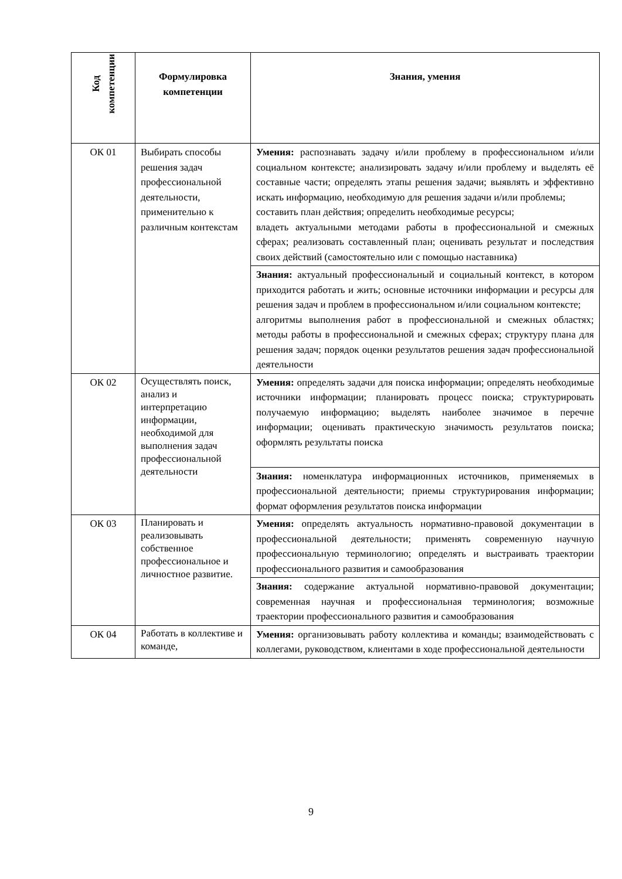| Код компетенции | Формулировка компетенции | Знания, умения |
| --- | --- | --- |
| ОК 01 | Выбирать способы решения задач профессиональной деятельности, применительно к различным контекстам | Умения: распознавать задачу и/или проблему в профессиональном и/или социальном контексте; анализировать задачу и/или проблему и выделять её составные части; определять этапы решения задачи; выявлять и эффективно искать информацию, необходимую для решения задачи и/или проблемы; составить план действия; определить необходимые ресурсы; владеть актуальными методами работы в профессиональной и смежных сферах; реализовать составленный план; оценивать результат и последствия своих действий (самостоятельно или с помощью наставника) |
| | | Знания: актуальный профессиональный и социальный контекст, в котором приходится работать и жить; основные источники информации и ресурсы для решения задач и проблем в профессиональном и/или социальном контексте; алгоритмы выполнения работ в профессиональной и смежных областях; методы работы в профессиональной и смежных сферах; структуру плана для решения задач; порядок оценки результатов решения задач профессиональной деятельности |
| ОК 02 | Осуществлять поиск, анализ и интерпретацию информации, необходимой для выполнения задач профессиональной деятельности | Умения: определять задачи для поиска информации; определять необходимые источники информации; планировать процесс поиска; структурировать получаемую информацию; выделять наиболее значимое в перечне информации; оценивать практическую значимость результатов поиска; оформлять результаты поиска |
| | | Знания: номенклатура информационных источников, применяемых в профессиональной деятельности; приемы структурирования информации; формат оформления результатов поиска информации |
| ОК 03 | Планировать и реализовывать собственное профессиональное и личностное развитие. | Умения: определять актуальность нормативно-правовой документации в профессиональной деятельности; применять современную научную профессиональную терминологию; определять и выстраивать траектории профессионального развития и самообразования |
| | | Знания: содержание актуальной нормативно-правовой документации; современная научная и профессиональная терминология; возможные траектории профессионального развития и самообразования |
| ОК 04 | Работать в коллективе и команде, | Умения: организовывать работу коллектива и команды; взаимодействовать с коллегами, руководством, клиентами в ходе профессиональной деятельности |
9